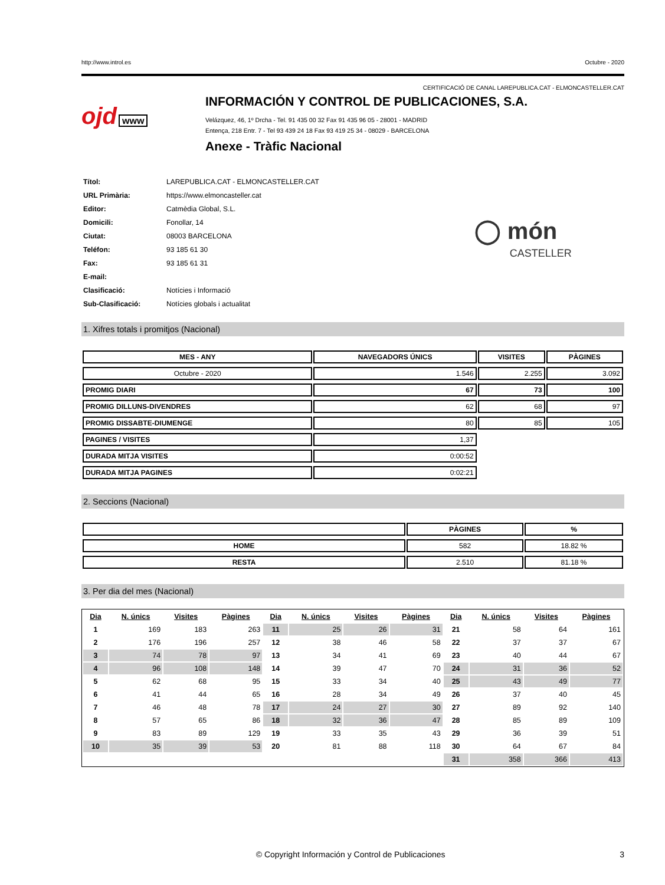http://www.introl.es Octubre - 2020
CERTIFICACIÓ DE CANAL LAREPUBLICA.CAT - ELMONCASTELLER.CAT
ojd www
INFORMACIÓN Y CONTROL DE PUBLICACIONES, S.A.
Velázquez, 46, 1º Drcha - Tel. 91 435 00 32 Fax 91 435 96 05 - 28001 - MADRID
Entença, 218 Entr. 7 - Tel 93 439 24 18 Fax 93 419 25 34 - 08029 - BARCELONA
Anexe - Tràfic Nacional
| Títol: | LAREPUBLICA.CAT - ELMONCASTELLER.CAT |
| URL Primària: | https://www.elmoncasteller.cat |
| Editor: | Catmèdia Global, S.L. |
| Domicili: | Fonollar, 14 |
| Ciutat: | 08003 BARCELONA |
| Teléfon: | 93 185 61 30 |
| Fax: | 93 185 61 31 |
| E-mail: | |
| Clasificació: | Notícies i Informació |
| Sub-Clasificació: | Notícies globals i actualitat |
◯ món
CASTELLER
1. Xifres totals i promitjos (Nacional)
| MES - ANY | NAVEGADORS ÚNICS | VISITES | PÀGINES |
| --- | --- | --- | --- |
| Octubre - 2020 | 1.546 | 2.255 | 3.092 |
| PROMIG DIARI | 67 | 73 | 100 |
| PROMIG DILLUNS-DIVENDRES | 62 | 68 | 97 |
| PROMIG DISSABTE-DIUMENGE | 80 | 85 | 105 |
| PAGINES / VISITES | 1,37 | | |
| DURADA MITJA VISITES | 0:00:52 | | |
| DURADA MITJA PAGINES | 0:02:21 | | |
2. Seccions (Nacional)
| | PÀGINES | % |
| --- | --- | --- |
| HOME | 582 | 18.82 % |
| RESTA | 2.510 | 81.18 % |
3. Per dia del mes (Nacional)
| Dia | N. únics | Visites | Pàgines | Dia | N. únics | Visites | Pàgines | Dia | N. únics | Visites | Pàgines |
| --- | --- | --- | --- | --- | --- | --- | --- | --- | --- | --- | --- |
| 1 | 169 | 183 | 263 | 11 | 25 | 26 | 31 | 21 | 58 | 64 | 161 |
| 2 | 176 | 196 | 257 | 12 | 38 | 46 | 58 | 22 | 37 | 37 | 67 |
| 3 | 74 | 78 | 97 | 13 | 34 | 41 | 69 | 23 | 40 | 44 | 67 |
| 4 | 96 | 108 | 148 | 14 | 39 | 47 | 70 | 24 | 31 | 36 | 52 |
| 5 | 62 | 68 | 95 | 15 | 33 | 34 | 40 | 25 | 43 | 49 | 77 |
| 6 | 41 | 44 | 65 | 16 | 28 | 34 | 49 | 26 | 37 | 40 | 45 |
| 7 | 46 | 48 | 78 | 17 | 24 | 27 | 30 | 27 | 89 | 92 | 140 |
| 8 | 57 | 65 | 86 | 18 | 32 | 36 | 47 | 28 | 85 | 89 | 109 |
| 9 | 83 | 89 | 129 | 19 | 33 | 35 | 43 | 29 | 36 | 39 | 51 |
| 10 | 35 | 39 | 53 | 20 | 81 | 88 | 118 | 30 | 64 | 67 | 84 |
| | | | | | | | | 31 | 358 | 366 | 413 |
© Copyright Información y Control de Publicaciones 3